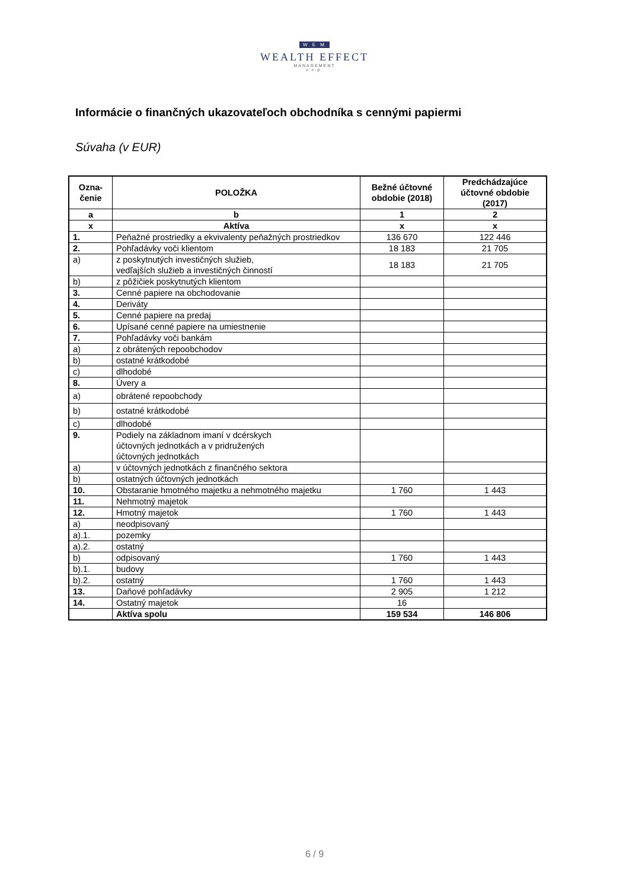W E M
WEALTH EFFECT
MANAGEMENT
o.c.p.
Informácie o finančných ukazovateľoch obchodníka s cennými papiermi
Súvaha (v EUR)
| Ozna- čenie | POLOŽKA | Bežné účtovné obdobie (2018) | Predchádzajúce účtovné obdobie (2017) |
| --- | --- | --- | --- |
| a | b | 1 | 2 |
| x | Aktíva | x | x |
| 1. | Peňažné prostriedky a ekvivalenty peňažných prostriedkov | 136 670 | 122 446 |
| 2. | Pohľadávky voči klientom | 18 183 | 21 705 |
| a) | z poskytnutých investičných služieb, vedľajších služieb a investičných činností | 18 183 | 21 705 |
| b) | z pôžičiek poskytnutých klientom | | |
| 3. | Cenné papiere na obchodovanie | | |
| 4. | Deriváty | | |
| 5. | Cenné papiere na predaj | | |
| 6. | Upísané cenné papiere na umiestnenie | | |
| 7. | Pohľadávky voči bankám | | |
| a) | z obrátených repoobchodov | | |
| b) | ostatné krátkodobé | | |
| c) | dlhodobé | | |
| 8. | Úvery a | | |
| a) | obrátené repoobchody | | |
| b) | ostatné krátkodobé | | |
| c) | dlhodobé | | |
| 9. | Podiely na základnom imaní v dcérskych účtovných jednotkách a v pridružených účtovných jednotkách | | |
| a) | v účtovných jednotkách z finančného sektora | | |
| b) | ostatných účtovných jednotkách | | |
| 10. | Obstaranie hmotného majetku a nehmotného majetku | 1 760 | 1 443 |
| 11. | Nehmotný majetok | | |
| 12. | Hmotný majetok | 1 760 | 1 443 |
| a) | neodpisovaný | | |
| a).1. | pozemky | | |
| a).2. | ostatný | | |
| b) | odpisovaný | 1 760 | 1 443 |
| b).1. | budovy | | |
| b).2. | ostatný | 1 760 | 1 443 |
| 13. | Daňové pohľadávky | 2 905 | 1 212 |
| 14. | Ostatný majetok | 16 | |
| | Aktíva spolu | 159 534 | 146 806 |
6 / 9